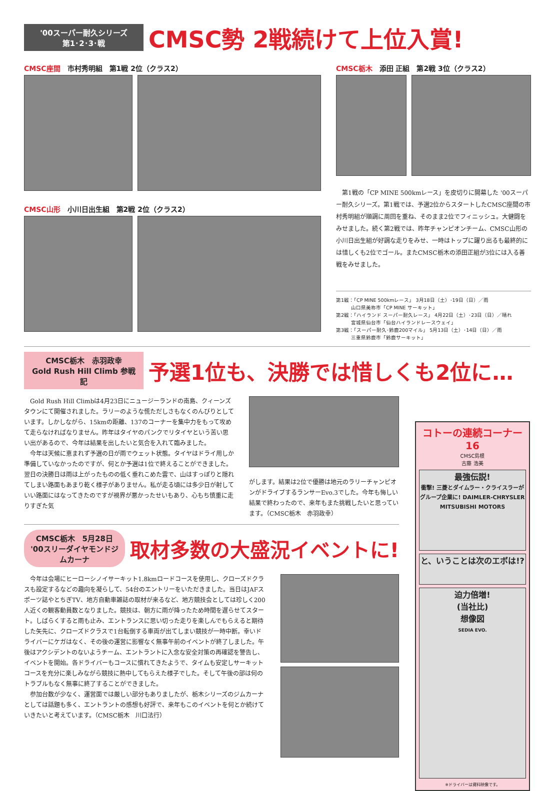'00スーパー耐久シリーズ
第1･2･3･戦
CMSC勢 2戦続けて上位入賞!
CMSC座間 市村秀明組　第1戦 2位（クラス2）
CMSC山形 小川日出生組　第2戦 2位（クラス2）
CMSC栃木 添田 正組　第2戦 3位（クラス2）
第1戦の「CP MINE 500kmレース」を皮切りに開幕した '00スーパー耐久シリーズ。第1戦では、予選2位からスタートしたCMSC座間の市村秀明組が順調に周回を重ね、そのまま2位でフィニッシュ。大健闘をみせました。続く第2戦では、昨年チャンピオンチーム、CMSC山形の小川日出生組が好調な走りをみせ、一時はトップに躍り出るも最終的には惜しくも2位でゴール。またCMSC栃木の添田正組が3位には入る善戦をみせました。
第1戦：「CP MINE 500kmレース」 3月18日（土）･19日（日）／雨
　　　山口県美祢市「CP MINE サーキット」
第2戦：「ハイランド スーパー耐久レース」 4月22日（土）･23日（日）／晴れ
　　　宮城県仙台市「仙台ハイランドレースウェイ」
第3戦：「スーパー耐久･鈴鹿200マイル」 5月13日（土）･14日（日）／雨
　　　三重県鈴鹿市「鈴鹿サーキット」
CMSC栃木　赤羽政幸
Gold Rush Hill Climb 参戦記
予選1位も、決勝では惜しくも2位に…
Gold Rush Hill Climbは4月23日にニュージーランドの南島、クィーンズタウンにて開催されました。ラリーのような慌ただしさもなくのんびりとしています。しかしながら、15kmの距離、137のコーナーを集中力をもって攻めて走らなければなりません。昨年はタイヤのパンクでリタイヤという苦い思い出があるので、今年は結果を出したいと気合を入れて臨みました。
今年は天候に恵まれず予選の日が雨でウェット状態。タイヤはドライ用しか準備していなかったのですが、何とか予選は1位で終えることができました。翌日の決勝日は雨は上がったものの低く垂れこめた雲で、山はすっぽりと隠れてしまい路面もあまり乾く様子がありません。私が走る頃には多少日が射していい路面にはなってきたのですが視界が悪かったせいもあり、心もち慎重に走りすぎた気
がします。結果は2位で優勝は地元のラリーチャンピオンがドライブするランサーEvo.3でした。今年も悔しい結果で終わったので、来年もまた挑戦したいと思っています。（CMSC栃木　赤羽政幸）
CMSC栃木　5月28日
'00スリーダイヤモンドジムカーナ
取材多数の大盛況イベントに!
今年は会場にヒーローシノイサーキット1.8kmロードコースを使用し、クローズドクラスも設定するなどの趣向を凝らして、54台のエントリーをいただきました。当日はJAFスポーツ誌やとちぎTV、地方自動車雑誌の取材が来るなど、地方競技会としては珍しく200人近くの観客動員数となりました。競技は、朝方に雨が降ったため時間を遅らせてスタート。しばらくすると雨も止み、エントランスに思い切った走りを楽しんでもらえると期待した矢先に、クローズドクラスで1台転倒する車両が出てしまい競技が一時中断。幸いドライバーにケガはなく、その後の運営に影響なく無事午前のイベントが終了しました。午後はアクシデントのないようチーム、エントラントに入念な安全対策の再確認を警告し、イベントを開始。各ドライバーもコースに慣れてきたようで、タイムも安定しサーキットコースを充分に楽しみながら競技に熱中してもらえた様子でした。そして午後の部は何のトラブルもなく無事に終了することができました。
参加台数が少なく、運営面では厳しい部分もありましたが、栃木シリーズのジムカーナとしては話題も多く、エントラントの感想も好評で、来年もこのイベントを何とか続けていきたいと考えています。（CMSC栃木　川口法行）
コトーの連続コーナー 16
CMSC島根
古藤 浩美
最強伝説!
衝撃! 三菱とダイムラー・クライスラーがグループ企業に! DAIMLER-CHRYSLER MITSUBISHI MOTORS
と、いうことは次のエボは!?
迫力倍増!
(当社比)
想像図
SEDIA EVO.
※ドライバーは資料映像です。